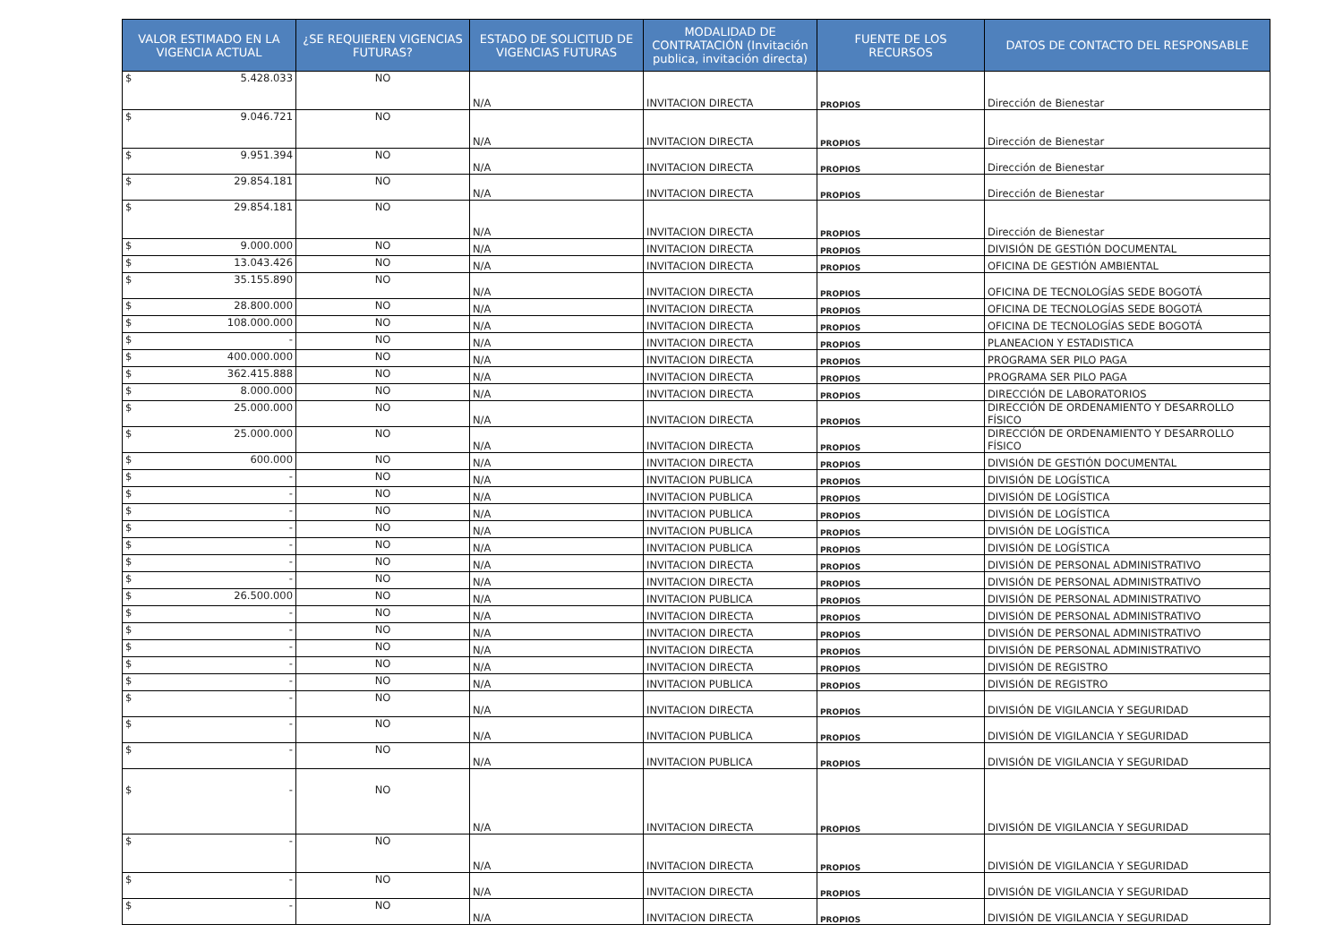| VALOR ESTIMADO EN LA VIGENCIA ACTUAL | ¿SE REQUIEREN VIGENCIAS FUTURAS? | ESTADO DE SOLICITUD DE VIGENCIAS FUTURAS | MODALIDAD DE CONTRATACIÓN (Invitación publica, invitación directa) | FUENTE DE LOS RECURSOS | DATOS DE CONTACTO DEL RESPONSABLE |
| --- | --- | --- | --- | --- | --- |
| $ 5.428.033 | NO | N/A | INVITACION DIRECTA | PROPIOS | Dirección de Bienestar |
| $ 9.046.721 | NO | N/A | INVITACION DIRECTA | PROPIOS | Dirección de Bienestar |
| $ 9.951.394 | NO | N/A | INVITACION DIRECTA | PROPIOS | Dirección de Bienestar |
| $ 29.854.181 | NO | N/A | INVITACION DIRECTA | PROPIOS | Dirección de Bienestar |
| $ 29.854.181 | NO | N/A | INVITACION DIRECTA | PROPIOS | Dirección de Bienestar |
| $ 9.000.000 | NO | N/A | INVITACION DIRECTA | PROPIOS | DIVISIÓN DE GESTIÓN DOCUMENTAL |
| $ 13.043.426 | NO | N/A | INVITACION DIRECTA | PROPIOS | OFICINA DE GESTIÓN AMBIENTAL |
| $ 35.155.890 | NO | N/A | INVITACION DIRECTA | PROPIOS | OFICINA DE TECNOLOGÍAS SEDE BOGOTÁ |
| $ 28.800.000 | NO | N/A | INVITACION DIRECTA | PROPIOS | OFICINA DE TECNOLOGÍAS SEDE BOGOTÁ |
| $ 108.000.000 | NO | N/A | INVITACION DIRECTA | PROPIOS | OFICINA DE TECNOLOGÍAS SEDE BOGOTÁ |
| $ - | NO | N/A | INVITACION DIRECTA | PROPIOS | PLANEACION Y ESTADISTICA |
| $ 400.000.000 | NO | N/A | INVITACION DIRECTA | PROPIOS | PROGRAMA SER PILO PAGA |
| $ 362.415.888 | NO | N/A | INVITACION DIRECTA | PROPIOS | PROGRAMA SER PILO PAGA |
| $ 8.000.000 | NO | N/A | INVITACION DIRECTA | PROPIOS | DIRECCIÓN DE LABORATORIOS |
| $ 25.000.000 | NO | N/A | INVITACION DIRECTA | PROPIOS | DIRECCIÓN DE ORDENAMIENTO Y DESARROLLO FÍSICO |
| $ 25.000.000 | NO | N/A | INVITACION DIRECTA | PROPIOS | DIRECCIÓN DE ORDENAMIENTO Y DESARROLLO FÍSICO |
| $ 600.000 | NO | N/A | INVITACION DIRECTA | PROPIOS | DIVISIÓN DE GESTIÓN DOCUMENTAL |
| $ - | NO | N/A | INVITACION PUBLICA | PROPIOS | DIVISIÓN DE LOGÍSTICA |
| $ - | NO | N/A | INVITACION PUBLICA | PROPIOS | DIVISIÓN DE LOGÍSTICA |
| $ - | NO | N/A | INVITACION PUBLICA | PROPIOS | DIVISIÓN DE LOGÍSTICA |
| $ - | NO | N/A | INVITACION PUBLICA | PROPIOS | DIVISIÓN DE LOGÍSTICA |
| $ - | NO | N/A | INVITACION PUBLICA | PROPIOS | DIVISIÓN DE LOGÍSTICA |
| $ - | NO | N/A | INVITACION DIRECTA | PROPIOS | DIVISIÓN DE PERSONAL ADMINISTRATIVO |
| $ - | NO | N/A | INVITACION DIRECTA | PROPIOS | DIVISIÓN DE PERSONAL ADMINISTRATIVO |
| $ 26.500.000 | NO | N/A | INVITACION PUBLICA | PROPIOS | DIVISIÓN DE PERSONAL ADMINISTRATIVO |
| $ - | NO | N/A | INVITACION DIRECTA | PROPIOS | DIVISIÓN DE PERSONAL ADMINISTRATIVO |
| $ - | NO | N/A | INVITACION DIRECTA | PROPIOS | DIVISIÓN DE PERSONAL ADMINISTRATIVO |
| $ - | NO | N/A | INVITACION DIRECTA | PROPIOS | DIVISIÓN DE PERSONAL ADMINISTRATIVO |
| $ - | NO | N/A | INVITACION DIRECTA | PROPIOS | DIVISIÓN DE REGISTRO |
| $ - | NO | N/A | INVITACION PUBLICA | PROPIOS | DIVISIÓN DE REGISTRO |
| $ - | NO | N/A | INVITACION DIRECTA | PROPIOS | DIVISIÓN DE VIGILANCIA Y SEGURIDAD |
| $ - | NO | N/A | INVITACION PUBLICA | PROPIOS | DIVISIÓN DE VIGILANCIA Y SEGURIDAD |
| $ - | NO | N/A | INVITACION PUBLICA | PROPIOS | DIVISIÓN DE VIGILANCIA Y SEGURIDAD |
| $ - | NO | N/A | INVITACION DIRECTA | PROPIOS | DIVISIÓN DE VIGILANCIA Y SEGURIDAD |
| $ - | NO | N/A | INVITACION DIRECTA | PROPIOS | DIVISIÓN DE VIGILANCIA Y SEGURIDAD |
| $ - | NO | N/A | INVITACION DIRECTA | PROPIOS | DIVISIÓN DE VIGILANCIA Y SEGURIDAD |
| $ - | NO | N/A | INVITACION DIRECTA | PROPIOS | DIVISIÓN DE VIGILANCIA Y SEGURIDAD |